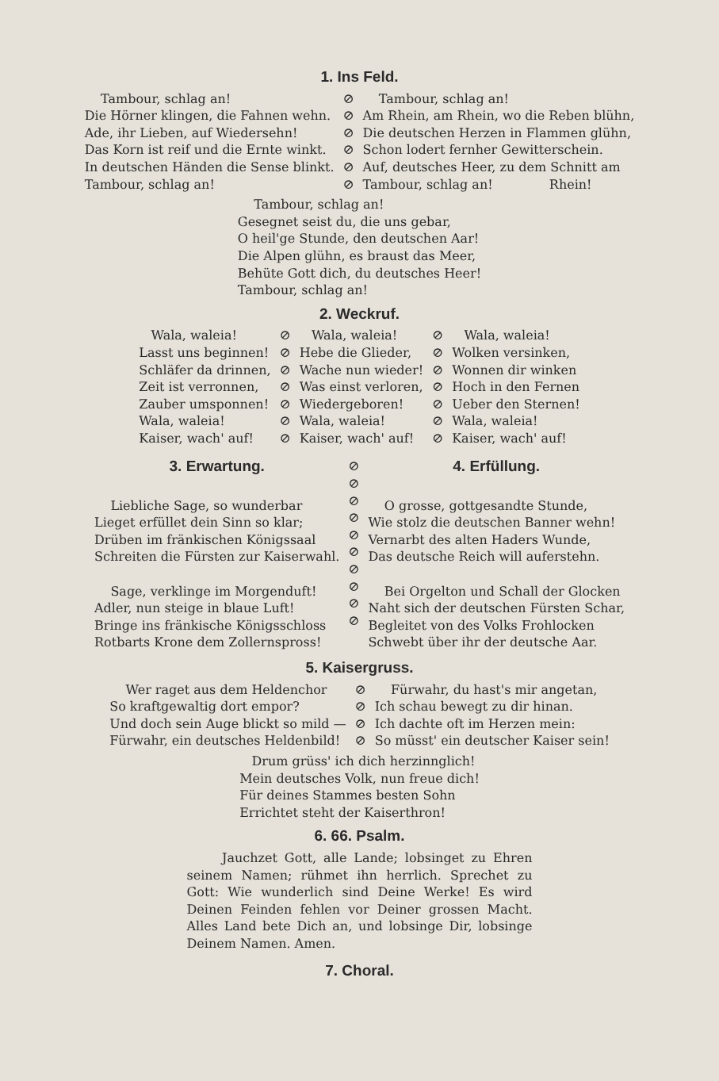1. Ins Feld.
Tambour, schlag an! Die Hörner klingen, die Fahnen wehn. Ade, ihr Lieben, auf Wiedersehn! Das Korn ist reif und die Ernte winkt. In deutschen Händen die Sense blinkt. Tambour, schlag an!
⊘
⊘
⊘
⊘
⊘
⊘
Tambour, schlag an! Am Rhein, am Rhein, wo die Reben blühn, Die deutschen Herzen in Flammen glühn, Schon lodert fernher Gewitterschein. Auf, deutsches Heer, zu dem Schnitt am Tambour, schlag an! Rhein!
Tambour, schlag an! Gesegnet seist du, die uns gebar, O heil'ge Stunde, den deutschen Aar! Die Alpen glühn, es braust das Meer, Behüte Gott dich, du deutsches Heer! Tambour, schlag an!
2. Weckruf.
Wala, waleia! Lasst uns beginnen! Schläfer da drinnen, Zeit ist verronnen, Zauber umsponnen! Wala, waleia! Kaiser, wach' auf!
⊘
⊘
⊘
⊘
⊘
⊘
⊘
Wala, waleia! Hebe die Glieder, Wache nun wieder! Was einst verloren, Wiedergeboren! Wala, waleia! Kaiser, wach' auf!
⊘
⊘
⊘
⊘
⊘
⊘
⊘
Wala, waleia! Wolken versinken, Wonnen dir winken Hoch in den Fernen Ueber den Sternen! Wala, waleia! Kaiser, wach' auf!
3. Erwartung.
Liebliche Sage, so wunderbar Lieget erfüllet dein Sinn so klar; Drüben im fränkischen Königssaal Schreiten die Fürsten zur Kaiserwahl. Sage, verklinge im Morgenduft! Adler, nun steige in blaue Luft! Bringe ins fränkische Königsschloss Rotbarts Krone dem Zollernspross!
⊘
⊘
⊘
⊘
⊘
⊘
⊘
⊘
⊘
⊘
4. Erfüllung.
O grosse, gottgesandte Stunde, Wie stolz die deutschen Banner wehn! Vernarbt des alten Haders Wunde, Das deutsche Reich will auferstehn. Bei Orgelton und Schall der Glocken Naht sich der deutschen Fürsten Schar, Begleitet von des Volks Frohlocken Schwebt über ihr der deutsche Aar.
5. Kaisergruss.
Wer raget aus dem Heldenchor So kraftgewaltig dort empor? Und doch sein Auge blickt so mild — Fürwahr, ein deutsches Heldenbild!
⊘
⊘
⊘
⊘
Fürwahr, du hast's mir angetan, Ich schau bewegt zu dir hinan. Ich dachte oft im Herzen mein: So müsst' ein deutscher Kaiser sein!
Drum grüss' ich dich herzinnglich! Mein deutsches Volk, nun freue dich! Für deines Stammes besten Sohn Errichtet steht der Kaiserthron!
6. 66. Psalm.
Jauchzet Gott, alle Lande; lobsinget zu Ehren seinem Namen; rühmet ihn herrlich. Sprechet zu Gott: Wie wunderlich sind Deine Werke! Es wird Deinen Feinden fehlen vor Deiner grossen Macht. Alles Land bete Dich an, und lobsinge Dir, lobsinge Deinem Namen. Amen.
7. Choral.